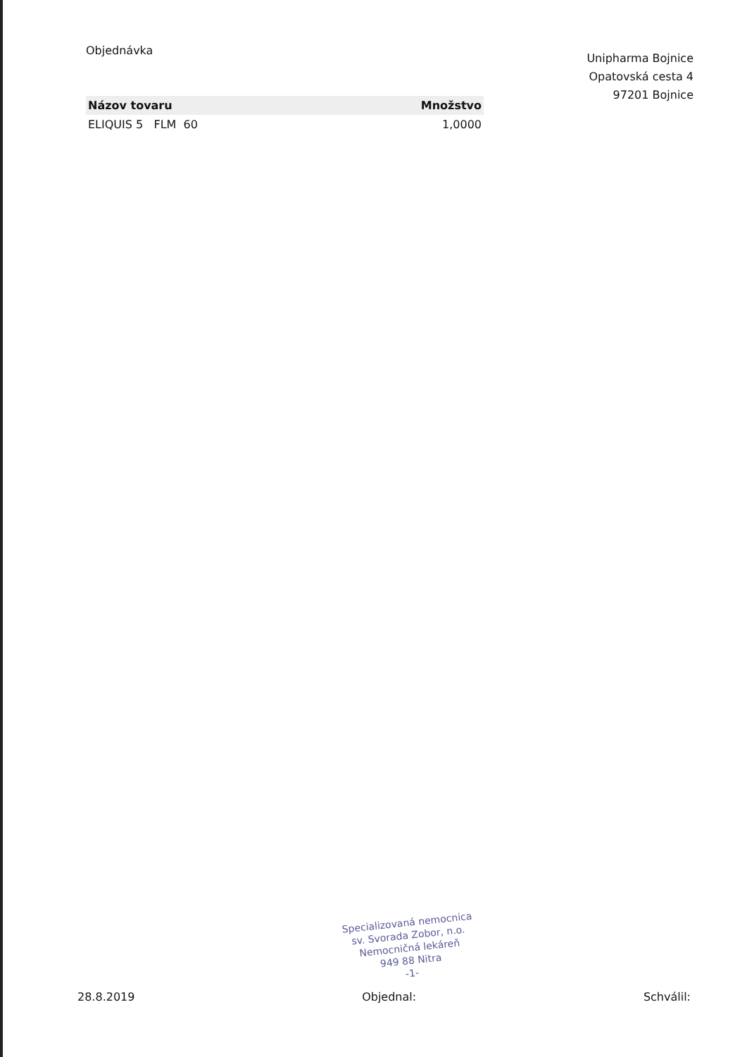Objednávka
Unipharma Bojnice
Opatovská cesta 4
97201 Bojnice
| Názov tovaru | Množstvo |
| --- | --- |
| ELIQUIS 5 FLM 60 | 1,0000 |
Specializovaná nemocnica
sv. Svorada Zobor, n.o.
Nemocničná lekáreň
949 88 Nitra
-1-
28.8.2019 Objednal: Schválil: